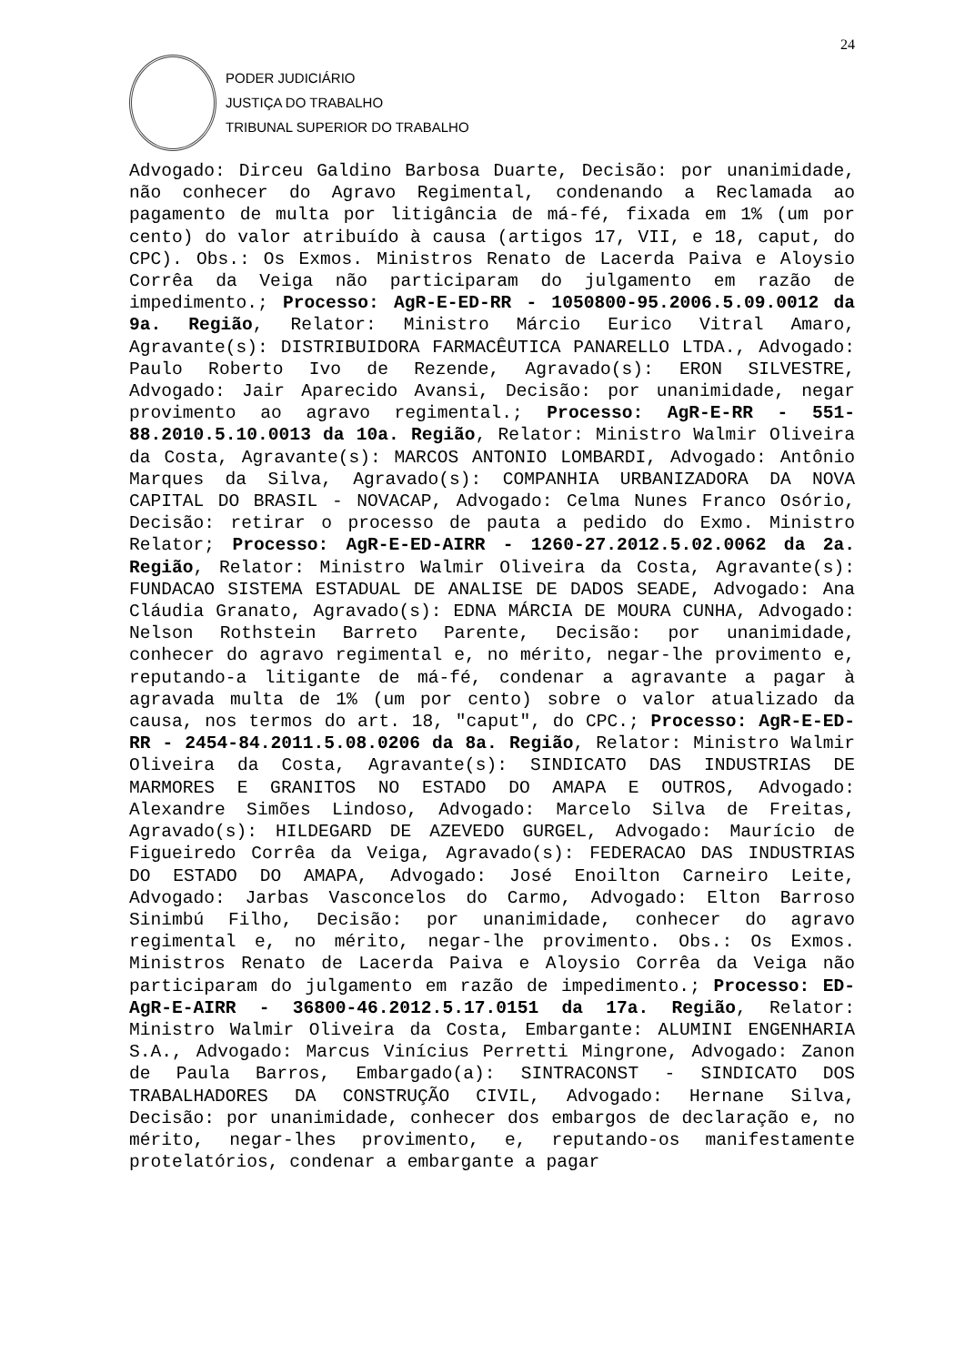24
PODER JUDICIÁRIO
JUSTIÇA DO TRABALHO
TRIBUNAL SUPERIOR DO TRABALHO
Advogado: Dirceu Galdino Barbosa Duarte, Decisão: por unanimidade, não conhecer do Agravo Regimental, condenando a Reclamada ao pagamento de multa por litigância de má-fé, fixada em 1% (um por cento) do valor atribuído à causa (artigos 17, VII, e 18, caput, do CPC). Obs.: Os Exmos. Ministros Renato de Lacerda Paiva e Aloysio Corrêa da Veiga não participaram do julgamento em razão de impedimento.; Processo: AgR-E-ED-RR - 1050800-95.2006.5.09.0012 da 9a. Região, Relator: Ministro Márcio Eurico Vitral Amaro, Agravante(s): DISTRIBUIDORA FARMACÊUTICA PANARELLO LTDA., Advogado: Paulo Roberto Ivo de Rezende, Agravado(s): ERON SILVESTRE, Advogado: Jair Aparecido Avansi, Decisão: por unanimidade, negar provimento ao agravo regimental.; Processo: AgR-E-RR - 551-88.2010.5.10.0013 da 10a. Região, Relator: Ministro Walmir Oliveira da Costa, Agravante(s): MARCOS ANTONIO LOMBARDI, Advogado: Antônio Marques da Silva, Agravado(s): COMPANHIA URBANIZADORA DA NOVA CAPITAL DO BRASIL - NOVACAP, Advogado: Celma Nunes Franco Osório, Decisão: retirar o processo de pauta a pedido do Exmo. Ministro Relator; Processo: AgR-E-ED-AIRR - 1260-27.2012.5.02.0062 da 2a. Região, Relator: Ministro Walmir Oliveira da Costa, Agravante(s): FUNDACAO SISTEMA ESTADUAL DE ANALISE DE DADOS SEADE, Advogado: Ana Cláudia Granato, Agravado(s): EDNA MÁRCIA DE MOURA CUNHA, Advogado: Nelson Rothstein Barreto Parente, Decisão: por unanimidade, conhecer do agravo regimental e, no mérito, negar-lhe provimento e, reputando-a litigante de má-fé, condenar a agravante a pagar à agravada multa de 1% (um por cento) sobre o valor atualizado da causa, nos termos do art. 18, "caput", do CPC.; Processo: AgR-E-ED-RR - 2454-84.2011.5.08.0206 da 8a. Região, Relator: Ministro Walmir Oliveira da Costa, Agravante(s): SINDICATO DAS INDUSTRIAS DE MARMORES E GRANITOS NO ESTADO DO AMAPA E OUTROS, Advogado: Alexandre Simões Lindoso, Advogado: Marcelo Silva de Freitas, Agravado(s): HILDEGARD DE AZEVEDO GURGEL, Advogado: Maurício de Figueiredo Corrêa da Veiga, Agravado(s): FEDERACAO DAS INDUSTRIAS DO ESTADO DO AMAPA, Advogado: José Enoilton Carneiro Leite, Advogado: Jarbas Vasconcelos do Carmo, Advogado: Elton Barroso Sinimbú Filho, Decisão: por unanimidade, conhecer do agravo regimental e, no mérito, negar-lhe provimento. Obs.: Os Exmos. Ministros Renato de Lacerda Paiva e Aloysio Corrêa da Veiga não participaram do julgamento em razão de impedimento.; Processo: ED-AgR-E-AIRR - 36800-46.2012.5.17.0151 da 17a. Região, Relator: Ministro Walmir Oliveira da Costa, Embargante: ALUMINI ENGENHARIA S.A., Advogado: Marcus Vinícius Perretti Mingrone, Advogado: Zanon de Paula Barros, Embargado(a): SINTRACONST - SINDICATO DOS TRABALHADORES DA CONSTRUÇÃO CIVIL, Advogado: Hernane Silva, Decisão: por unanimidade, conhecer dos embargos de declaração e, no mérito, negar-lhes provimento, e, reputando-os manifestamente protelatórios, condenar a embargante a pagar